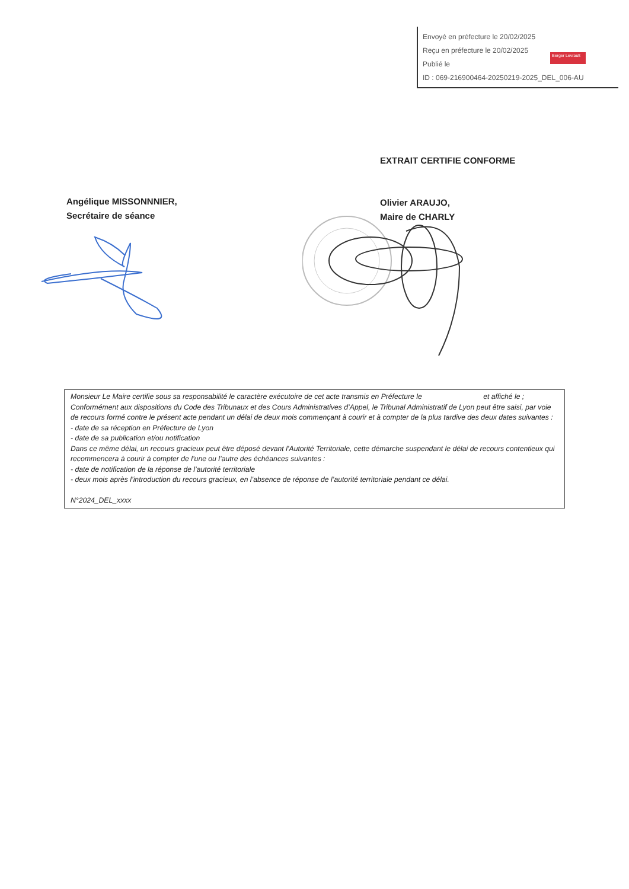Envoyé en préfecture le 20/02/2025
Reçu en préfecture le 20/02/2025
Publié le
ID : 069-216900464-20250219-2025_DEL_006-AU
Berger Levrault
EXTRAIT CERTIFIE CONFORME
Angélique MISSONNNIER,
Secrétaire de séance
Olivier ARAUJO,
Maire de CHARLY
Monsieur Le Maire certifie sous sa responsabilité le caractère exécutoire de cet acte transmis en Préfecture le et affiché le ;
Conformément aux dispositions du Code des Tribunaux et des Cours Administratives d’Appel, le Tribunal Administratif de Lyon peut être saisi, par voie de recours formé contre le présent acte pendant un délai de deux mois commençant à courir et à compter de la plus tardive des deux dates suivantes :
- date de sa réception en Préfecture de Lyon
- date de sa publication et/ou notification
Dans ce même délai, un recours gracieux peut être déposé devant l’Autorité Territoriale, cette démarche suspendant le délai de recours contentieux qui recommencera à courir à compter de l’une ou l’autre des échéances suivantes :
- date de notification de la réponse de l’autorité territoriale
- deux mois après l’introduction du recours gracieux, en l’absence de réponse de l’autorité territoriale pendant ce délai.
N°2024_DEL_xxxx